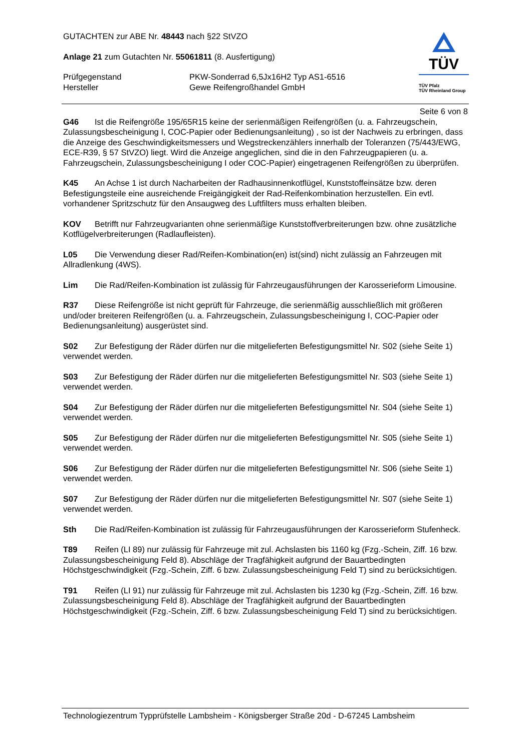GUTACHTEN zur ABE Nr. 48443 nach §22 StVZO
Anlage 21 zum Gutachten Nr. 55061811 (8. Ausfertigung)
Prüfgegenstand PKW-Sonderrad 6,5Jx16H2 Typ AS1-6516
Hersteller Gewe Reifengroßhandel GmbH
TÜV
TÜV Pfalz
TÜV Rheinland Group
Seite 6 von 8
G46 Ist die Reifengröße 195/65R15 keine der serienmäßigen Reifengrößen (u. a. Fahrzeugschein, Zulassungsbescheinigung I, COC-Papier oder Bedienungsanleitung) , so ist der Nachweis zu erbringen, dass die Anzeige des Geschwindigkeitsmessers und Wegstreckenzählers innerhalb der Toleranzen (75/443/EWG, ECE-R39, § 57 StVZO) liegt. Wird die Anzeige angeglichen, sind die in den Fahrzeugpapieren (u. a. Fahrzeugschein, Zulassungsbescheinigung I oder COC-Papier) eingetragenen Reifengrößen zu überprüfen.
K45 An Achse 1 ist durch Nacharbeiten der Radhausinnenkotflügel, Kunststoffeinsätze bzw. deren Befestigungsteile eine ausreichende Freigängigkeit der Rad-Reifenkombination herzustellen. Ein evtl. vorhandener Spritzschutz für den Ansaugweg des Luftfilters muss erhalten bleiben.
KOV Betrifft nur Fahrzeugvarianten ohne serienmäßige Kunststoffverbreiterungen bzw. ohne zusätzliche Kotflügelverbreiterungen (Radlaufleisten).
L05 Die Verwendung dieser Rad/Reifen-Kombination(en) ist(sind) nicht zulässig an Fahrzeugen mit Allradlenkung (4WS).
Lim Die Rad/Reifen-Kombination ist zulässig für Fahrzeugausführungen der Karosserieform Limousine.
R37 Diese Reifengröße ist nicht geprüft für Fahrzeuge, die serienmäßig ausschließlich mit größeren und/oder breiteren Reifengrößen (u. a. Fahrzeugschein, Zulassungsbescheinigung I, COC-Papier oder Bedienungsanleitung) ausgerüstet sind.
S02 Zur Befestigung der Räder dürfen nur die mitgelieferten Befestigungsmittel Nr. S02 (siehe Seite 1) verwendet werden.
S03 Zur Befestigung der Räder dürfen nur die mitgelieferten Befestigungsmittel Nr. S03 (siehe Seite 1) verwendet werden.
S04 Zur Befestigung der Räder dürfen nur die mitgelieferten Befestigungsmittel Nr. S04 (siehe Seite 1) verwendet werden.
S05 Zur Befestigung der Räder dürfen nur die mitgelieferten Befestigungsmittel Nr. S05 (siehe Seite 1) verwendet werden.
S06 Zur Befestigung der Räder dürfen nur die mitgelieferten Befestigungsmittel Nr. S06 (siehe Seite 1) verwendet werden.
S07 Zur Befestigung der Räder dürfen nur die mitgelieferten Befestigungsmittel Nr. S07 (siehe Seite 1) verwendet werden.
Sth Die Rad/Reifen-Kombination ist zulässig für Fahrzeugausführungen der Karosserieform Stufenheck.
T89 Reifen (LI 89) nur zulässig für Fahrzeuge mit zul. Achslasten bis 1160 kg (Fzg.-Schein, Ziff. 16 bzw. Zulassungsbescheinigung Feld 8). Abschläge der Tragfähigkeit aufgrund der Bauartbedingten Höchstgeschwindigkeit (Fzg.-Schein, Ziff. 6 bzw. Zulassungsbescheinigung Feld T) sind zu berücksichtigen.
T91 Reifen (LI 91) nur zulässig für Fahrzeuge mit zul. Achslasten bis 1230 kg (Fzg.-Schein, Ziff. 16 bzw. Zulassungsbescheinigung Feld 8). Abschläge der Tragfähigkeit aufgrund der Bauartbedingten Höchstgeschwindigkeit (Fzg.-Schein, Ziff. 6 bzw. Zulassungsbescheinigung Feld T) sind zu berücksichtigen.
Technologiezentrum Typprüfstelle Lambsheim - Königsberger Straße 20d - D-67245 Lambsheim